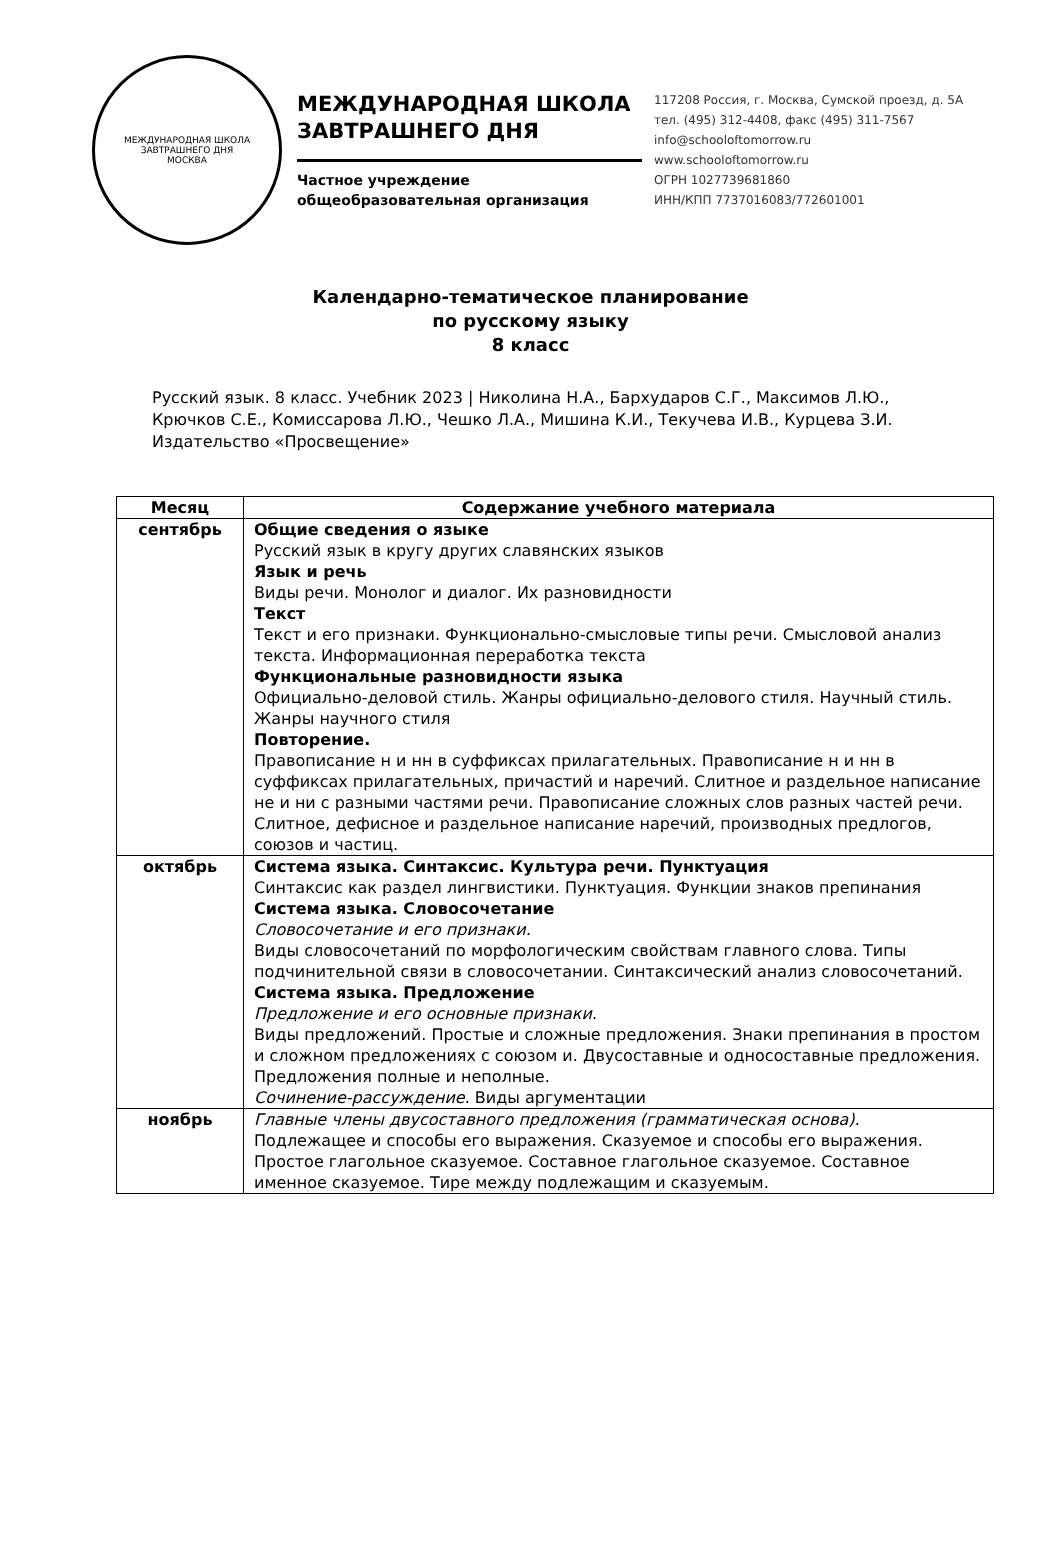МЕЖДУНАРОДНАЯ ШКОЛА ЗАВТРАШНЕГО ДНЯ
МОСКВА
МЕЖДУНАРОДНАЯ ШКОЛА
ЗАВТРАШНЕГО ДНЯ
Частное учреждение
общеобразовательная организация
117208 Россия, г. Москва, Сумской проезд, д. 5А
тел. (495) 312-4408, факс (495) 311-7567
info@schooloftomorrow.ru
www.schooloftomorrow.ru
ОГРН 1027739681860
ИНН/КПП 7737016083/772601001
Календарно-тематическое планирование
по русскому языку
8 класс
Русский язык. 8 класс. Учебник 2023 | Николина Н.А., Бархударов С.Г., Максимов Л.Ю., Крючков С.Е., Комиссарова Л.Ю., Чешко Л.А., Мишина К.И., Текучева И.В., Курцева З.И. Издательство «Просвещение»
| Месяц | Содержание учебного материала |
| --- | --- |
| сентябрь | Общие сведения о языке Русский язык в кругу других славянских языков Язык и речь Виды речи. Монолог и диалог. Их разновидности Текст Текст и его признаки. Функционально-смысловые типы речи. Смысловой анализ текста. Информационная переработка текста Функциональные разновидности языка Официально-деловой стиль. Жанры официально-делового стиля. Научный стиль. Жанры научного стиля Повторение. Правописание н и нн в суффиксах прилагательных. Правописание н и нн в суффиксах прилагательных, причастий и наречий. Слитное и раздельное написание не и ни с разными частями речи. Правописание сложных слов разных частей речи. Слитное, дефисное и раздельное написание наречий, производных предлогов, союзов и частиц. |
| октябрь | Система языка. Синтаксис. Культура речи. Пунктуация Синтаксис как раздел лингвистики. Пунктуация. Функции знаков препинания Система языка. Словосочетание Словосочетание и его признаки. Виды словосочетаний по морфологическим свойствам главного слова. Типы подчинительной связи в словосочетании. Синтаксический анализ словосочетаний. Система языка. Предложение Предложение и его основные признаки . Виды предложений. Простые и сложные предложения. Знаки препинания в простом и сложном предложениях с союзом и. Двусоставные и односоставные предложения. Предложения полные и неполные. Сочинение-рассуждение . Виды аргументации |
| ноябрь | Главные члены двусоставного предложения (грамматическая основа). Подлежащее и способы его выражения. Сказуемое и способы его выражения. Простое глагольное сказуемое. Составное глагольное сказуемое. Составное именное сказуемое. Тире между подлежащим и сказуемым. |